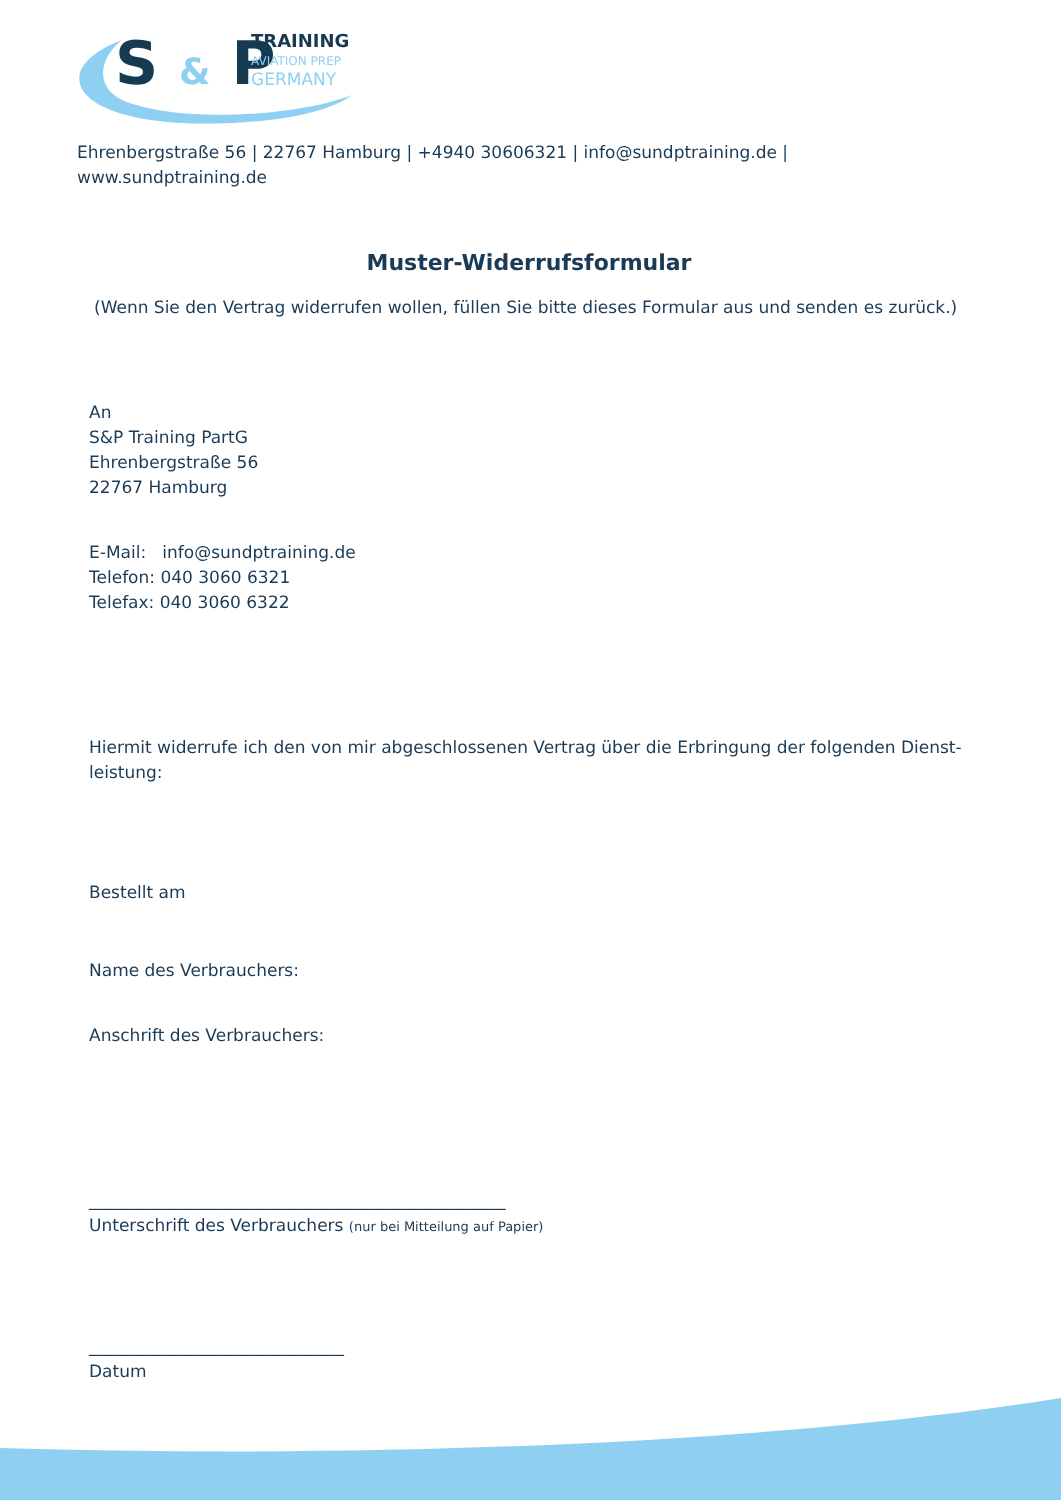S & P
TRAINING
AVIATION PREP
GERMANY
Ehrenbergstraße 56 | 22767 Hamburg | +4940 30606321 | info@sundptraining.de | www.sundptraining.de
Muster-Widerrufsformular
(Wenn Sie den Vertrag widerrufen wollen, füllen Sie bitte dieses Formular aus und senden es zurück.)
An
S&P Training PartG
Ehrenbergstraße 56
22767 Hamburg
E-Mail: info@sundptraining.de
Telefon: 040 3060 6321
Telefax: 040 3060 6322
Hiermit widerrufe ich den von mir abgeschlossenen Vertrag über die Erbringung der folgenden Dienst-
leistung:
Bestellt am
Name des Verbrauchers:
Anschrift des Verbrauchers:
_________________________________________________
Unterschrift des Verbrauchers (nur bei Mitteilung auf Papier)
______________________________
Datum